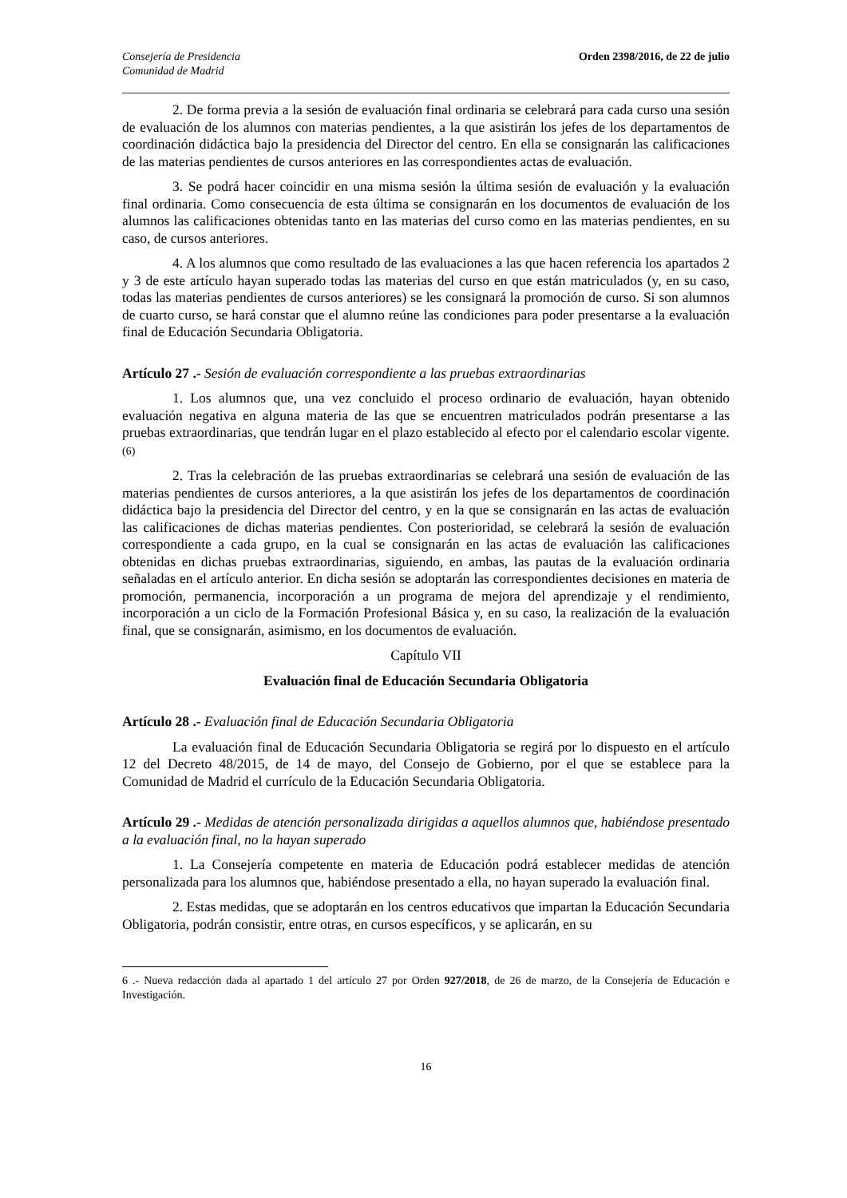Consejería de Presidencia
Comunidad de Madrid
Orden 2398/2016, de 22 de julio
2. De forma previa a la sesión de evaluación final ordinaria se celebrará para cada curso una sesión de evaluación de los alumnos con materias pendientes, a la que asistirán los jefes de los departamentos de coordinación didáctica bajo la presidencia del Director del centro. En ella se consignarán las calificaciones de las materias pendientes de cursos anteriores en las correspondientes actas de evaluación.
3. Se podrá hacer coincidir en una misma sesión la última sesión de evaluación y la evaluación final ordinaria. Como consecuencia de esta última se consignarán en los documentos de evaluación de los alumnos las calificaciones obtenidas tanto en las materias del curso como en las materias pendientes, en su caso, de cursos anteriores.
4. A los alumnos que como resultado de las evaluaciones a las que hacen referencia los apartados 2 y 3 de este artículo hayan superado todas las materias del curso en que están matriculados (y, en su caso, todas las materias pendientes de cursos anteriores) se les consignará la promoción de curso. Si son alumnos de cuarto curso, se hará constar que el alumno reúne las condiciones para poder presentarse a la evaluación final de Educación Secundaria Obligatoria.
Artículo 27 .- Sesión de evaluación correspondiente a las pruebas extraordinarias
1. Los alumnos que, una vez concluido el proceso ordinario de evaluación, hayan obtenido evaluación negativa en alguna materia de las que se encuentren matriculados podrán presentarse a las pruebas extraordinarias, que tendrán lugar en el plazo establecido al efecto por el calendario escolar vigente. (6)
2. Tras la celebración de las pruebas extraordinarias se celebrará una sesión de evaluación de las materias pendientes de cursos anteriores, a la que asistirán los jefes de los departamentos de coordinación didáctica bajo la presidencia del Director del centro, y en la que se consignarán en las actas de evaluación las calificaciones de dichas materias pendientes. Con posterioridad, se celebrará la sesión de evaluación correspondiente a cada grupo, en la cual se consignarán en las actas de evaluación las calificaciones obtenidas en dichas pruebas extraordinarias, siguiendo, en ambas, las pautas de la evaluación ordinaria señaladas en el artículo anterior. En dicha sesión se adoptarán las correspondientes decisiones en materia de promoción, permanencia, incorporación a un programa de mejora del aprendizaje y el rendimiento, incorporación a un ciclo de la Formación Profesional Básica y, en su caso, la realización de la evaluación final, que se consignarán, asimismo, en los documentos de evaluación.
Capítulo VII
Evaluación final de Educación Secundaria Obligatoria
Artículo 28 .- Evaluación final de Educación Secundaria Obligatoria
La evaluación final de Educación Secundaria Obligatoria se regirá por lo dispuesto en el artículo 12 del Decreto 48/2015, de 14 de mayo, del Consejo de Gobierno, por el que se establece para la Comunidad de Madrid el currículo de la Educación Secundaria Obligatoria.
Artículo 29 .- Medidas de atención personalizada dirigidas a aquellos alumnos que, habiéndose presentado a la evaluación final, no la hayan superado
1. La Consejería competente en materia de Educación podrá establecer medidas de atención personalizada para los alumnos que, habiéndose presentado a ella, no hayan superado la evaluación final.
2. Estas medidas, que se adoptarán en los centros educativos que impartan la Educación Secundaria Obligatoria, podrán consistir, entre otras, en cursos específicos, y se aplicarán, en su
6 .- Nueva redacción dada al apartado 1 del artículo 27 por Orden 927/2018, de 26 de marzo, de la Consejería de Educación e Investigación.
16